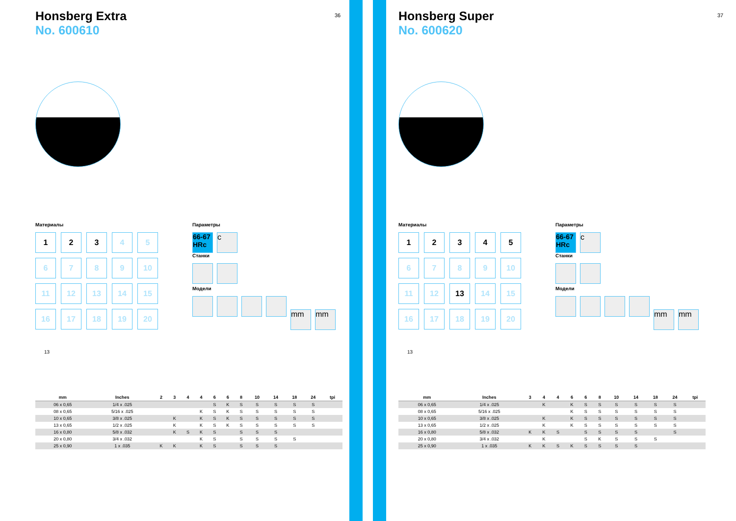Honsberg Extra
No. 600610
36
Материалы
1
2
3
4
5
6
7
8
9
10
11
12
13
14
15
16
17
18
19
20
13
Параметры
66-67 HRc c
Станки
Модели
mm mm
| mm | Inches | 2 | 3 | 4 | 4 | 6 | 6 | 8 | 10 | 14 | 18 | 24 | tpi |
| --- | --- | --- | --- | --- | --- | --- | --- | --- | --- | --- | --- | --- | --- |
| 06 x 0,65 | 1/4 x .025 | | | | | S | K | S | S | S | S | S | |
| 08 x 0,65 | 5/16 x .025 | | | | K | S | K | S | S | S | S | S | |
| 10 x 0,65 | 3/8 x .025 | | K | | K | S | K | S | S | S | S | S | |
| 13 x 0,65 | 1/2 x .025 | | K | | K | S | K | S | S | S | S | S | |
| 16 x 0,80 | 5/8 x .032 | | K | S | K | S | | S | S | S | | | |
| 20 x 0,80 | 3/4 x .032 | | | | K | S | | S | S | S | S | | |
| 25 x 0,90 | 1 x .035 | K | K | | K | S | | S | S | S | | | |
Honsberg Super
No. 600620
37
Материалы
1
2
3
4
5
6
7
8
9
10
11
12
13
14
15
16
17
18
19
20
13
Параметры
66-67 HRc c
Станки
Модели
mm mm
| mm | Inches | 3 | 4 | 4 | 6 | 6 | 8 | 10 | 14 | 18 | 24 | tpi |
| --- | --- | --- | --- | --- | --- | --- | --- | --- | --- | --- | --- | --- |
| 06 x 0,65 | 1/4 x .025 | | K | | K | S | S | S | S | S | S | |
| 08 x 0,65 | 5/16 x .025 | | | | K | S | S | S | S | S | S | |
| 10 x 0,65 | 3/8 x .025 | | K | | K | S | S | S | S | S | S | |
| 13 x 0,65 | 1/2 x .025 | | K | | K | S | S | S | S | S | S | |
| 16 x 0,80 | 5/8 x .032 | K | K | S | | S | S | S | S | | S | |
| 20 x 0,80 | 3/4 x .032 | | K | | | S | K | S | S | S | | |
| 25 x 0,90 | 1 x .035 | K | K | S | K | S | S | S | S | | | |